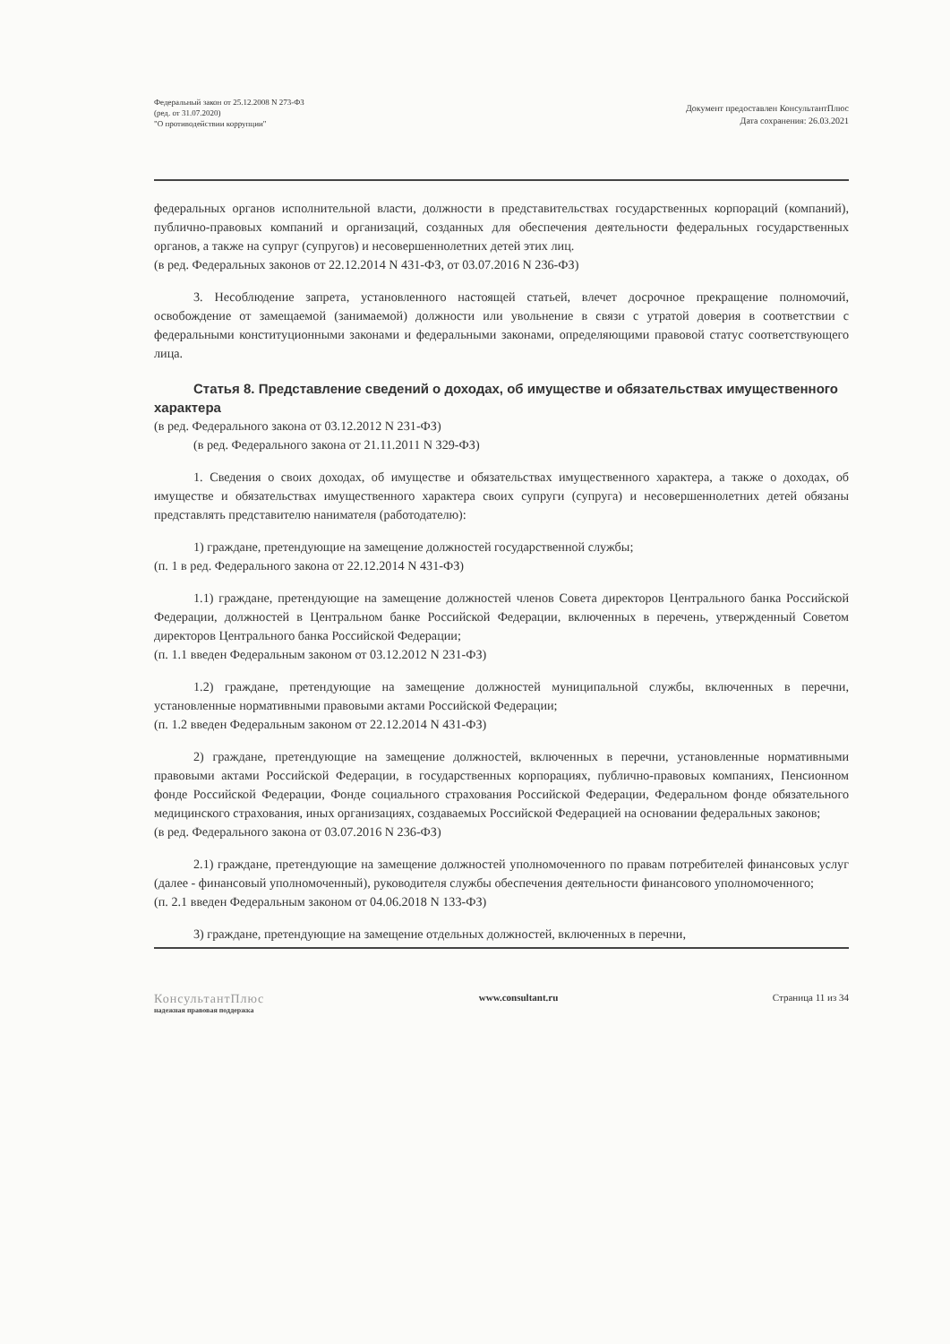Федеральный закон от 25.12.2008 N 273-ФЗ
(ред. от 31.07.2020)
"О противодействии коррупции"
Документ предоставлен КонсультантПлюс
Дата сохранения: 26.03.2021
федеральных органов исполнительной власти, должности в представительствах государственных корпораций (компаний), публично-правовых компаний и организаций, созданных для обеспечения деятельности федеральных государственных органов, а также на супруг (супругов) и несовершеннолетних детей этих лиц.
(в ред. Федеральных законов от 22.12.2014 N 431-ФЗ, от 03.07.2016 N 236-ФЗ)
3. Несоблюдение запрета, установленного настоящей статьей, влечет досрочное прекращение полномочий, освобождение от замещаемой (занимаемой) должности или увольнение в связи с утратой доверия в соответствии с федеральными конституционными законами и федеральными законами, определяющими правовой статус соответствующего лица.
Статья 8. Представление сведений о доходах, об имуществе и обязательствах имущественного характера
(в ред. Федерального закона от 03.12.2012 N 231-ФЗ)
(в ред. Федерального закона от 21.11.2011 N 329-ФЗ)
1. Сведения о своих доходах, об имуществе и обязательствах имущественного характера, а также о доходах, об имуществе и обязательствах имущественного характера своих супруги (супруга) и несовершеннолетних детей обязаны представлять представителю нанимателя (работодателю):
1) граждане, претендующие на замещение должностей государственной службы;
(п. 1 в ред. Федерального закона от 22.12.2014 N 431-ФЗ)
1.1) граждане, претендующие на замещение должностей членов Совета директоров Центрального банка Российской Федерации, должностей в Центральном банке Российской Федерации, включенных в перечень, утвержденный Советом директоров Центрального банка Российской Федерации;
(п. 1.1 введен Федеральным законом от 03.12.2012 N 231-ФЗ)
1.2) граждане, претендующие на замещение должностей муниципальной службы, включенных в перечни, установленные нормативными правовыми актами Российской Федерации;
(п. 1.2 введен Федеральным законом от 22.12.2014 N 431-ФЗ)
2) граждане, претендующие на замещение должностей, включенных в перечни, установленные нормативными правовыми актами Российской Федерации, в государственных корпорациях, публично-правовых компаниях, Пенсионном фонде Российской Федерации, Фонде социального страхования Российской Федерации, Федеральном фонде обязательного медицинского страхования, иных организациях, создаваемых Российской Федерацией на основании федеральных законов;
(в ред. Федерального закона от 03.07.2016 N 236-ФЗ)
2.1) граждане, претендующие на замещение должностей уполномоченного по правам потребителей финансовых услуг (далее - финансовый уполномоченный), руководителя службы обеспечения деятельности финансового уполномоченного;
(п. 2.1 введен Федеральным законом от 04.06.2018 N 133-ФЗ)
3) граждане, претендующие на замещение отдельных должностей, включенных в перечни,
КонсультантПлюс
надежная правовая поддержка
www.consultant.ru Страница 11 из 34